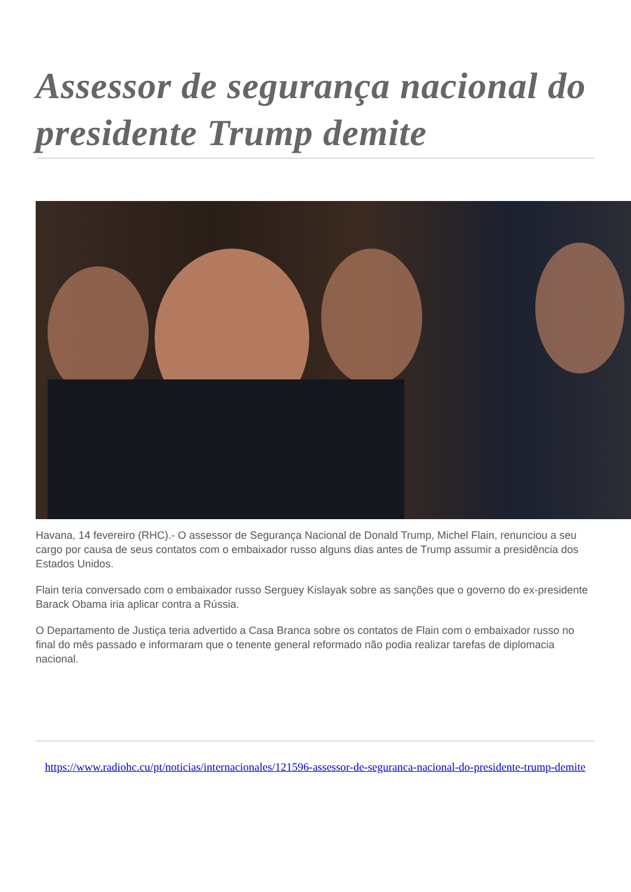Assessor de segurança nacional do presidente Trump demite
Havana, 14 fevereiro (RHC).- O assessor de Segurança Nacional de Donald Trump, Michel Flain, renunciou a seu cargo por causa de seus contatos com o embaixador russo alguns dias antes de Trump assumir a presidência dos Estados Unidos.
Flain teria conversado com o embaixador russo Serguey Kislayak sobre as sanções que o governo do ex-presidente Barack Obama iria aplicar contra a Rússia.
O Departamento de Justiça teria advertido a Casa Branca sobre os contatos de Flain com o embaixador russo no final do mês passado e informaram que o tenente general reformado não podia realizar tarefas de diplomacia nacional.
https://www.radiohc.cu/pt/noticias/internacionales/121596-assessor-de-seguranca-nacional-do-presidente-trump-demite